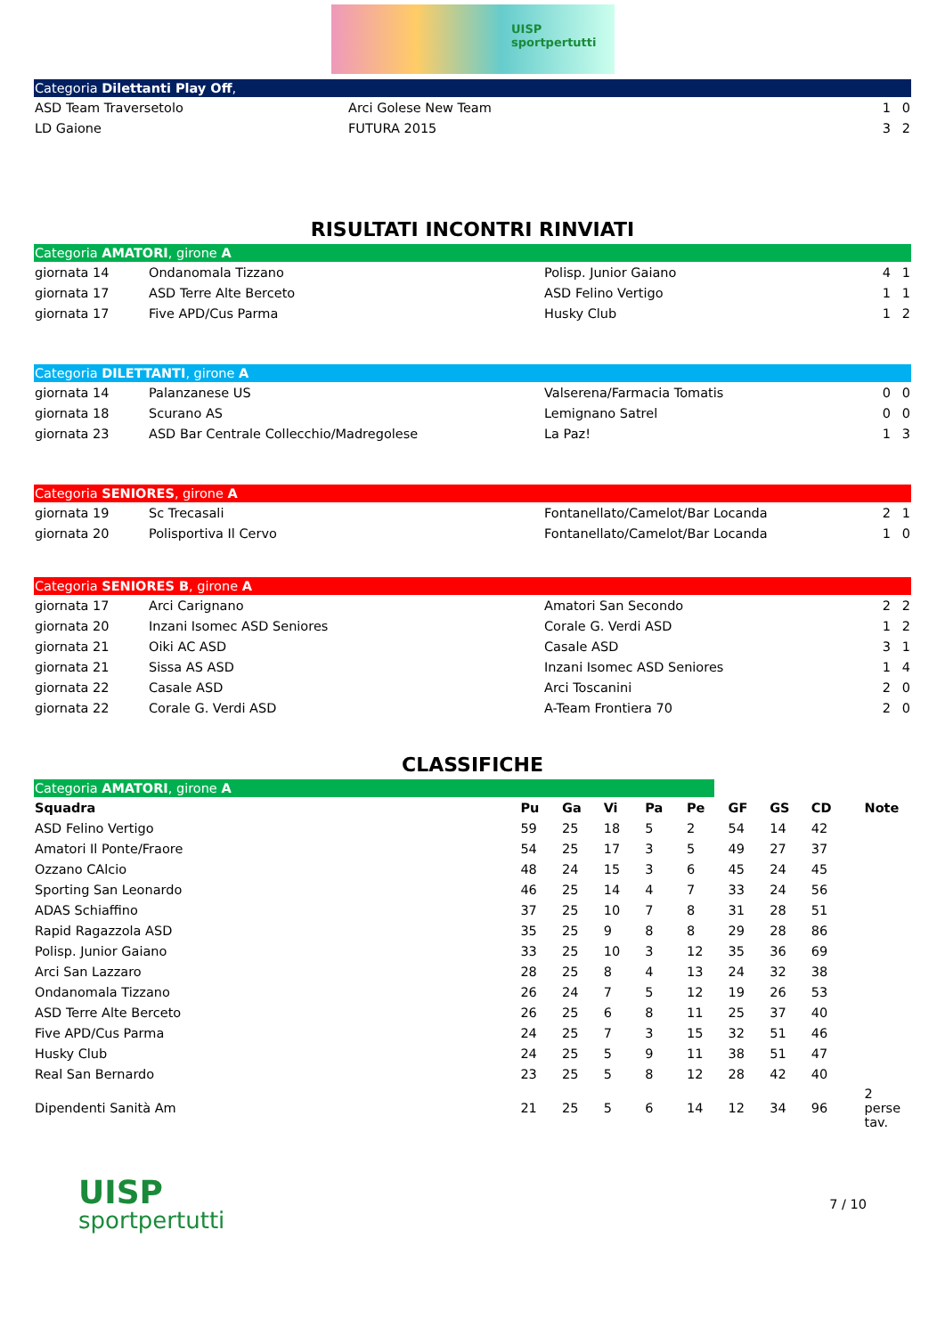UISP
sportpertutti
Categoria Dilettanti Play Off,
| ASD Team Traversetolo | Arci Golese New Team | 1 | 0 |
| LD Gaione | FUTURA 2015 | 3 | 2 |
RISULTATI INCONTRI RINVIATI
Categoria AMATORI, girone A
| giornata 14 | Ondanomala Tizzano | Polisp. Junior Gaiano | 4 | 1 |
| giornata 17 | ASD Terre Alte Berceto | ASD Felino Vertigo | 1 | 1 |
| giornata 17 | Five APD/Cus Parma | Husky Club | 1 | 2 |
Categoria DILETTANTI, girone A
| giornata 14 | Palanzanese US | Valserena/Farmacia Tomatis | 0 | 0 |
| giornata 18 | Scurano AS | Lemignano Satrel | 0 | 0 |
| giornata 23 | ASD Bar Centrale Collecchio/Madregolese | La Paz! | 1 | 3 |
Categoria SENIORES, girone A
| giornata 19 | Sc Trecasali | Fontanellato/Camelot/Bar Locanda | 2 | 1 |
| giornata 20 | Polisportiva Il Cervo | Fontanellato/Camelot/Bar Locanda | 1 | 0 |
Categoria SENIORES B, girone A
| giornata 17 | Arci Carignano | Amatori San Secondo | 2 | 2 |
| giornata 20 | Inzani Isomec ASD Seniores | Corale G. Verdi ASD | 1 | 2 |
| giornata 21 | Oiki AC ASD | Casale ASD | 3 | 1 |
| giornata 21 | Sissa AS ASD | Inzani Isomec ASD Seniores | 1 | 4 |
| giornata 22 | Casale ASD | Arci Toscanini | 2 | 0 |
| giornata 22 | Corale G. Verdi ASD | A-Team Frontiera 70 | 2 | 0 |
CLASSIFICHE
Categoria AMATORI, girone A
| Squadra | Pu | Ga | Vi | Pa | Pe | GF | GS | CD | Note |
| --- | --- | --- | --- | --- | --- | --- | --- | --- | --- |
| ASD Felino Vertigo | 59 | 25 | 18 | 5 | 2 | 54 | 14 | 42 | |
| Amatori Il Ponte/Fraore | 54 | 25 | 17 | 3 | 5 | 49 | 27 | 37 | |
| Ozzano CAlcio | 48 | 24 | 15 | 3 | 6 | 45 | 24 | 45 | |
| Sporting San Leonardo | 46 | 25 | 14 | 4 | 7 | 33 | 24 | 56 | |
| ADAS Schiaffino | 37 | 25 | 10 | 7 | 8 | 31 | 28 | 51 | |
| Rapid Ragazzola ASD | 35 | 25 | 9 | 8 | 8 | 29 | 28 | 86 | |
| Polisp. Junior Gaiano | 33 | 25 | 10 | 3 | 12 | 35 | 36 | 69 | |
| Arci San Lazzaro | 28 | 25 | 8 | 4 | 13 | 24 | 32 | 38 | |
| Ondanomala Tizzano | 26 | 24 | 7 | 5 | 12 | 19 | 26 | 53 | |
| ASD Terre Alte Berceto | 26 | 25 | 6 | 8 | 11 | 25 | 37 | 40 | |
| Five APD/Cus Parma | 24 | 25 | 7 | 3 | 15 | 32 | 51 | 46 | |
| Husky Club | 24 | 25 | 5 | 9 | 11 | 38 | 51 | 47 | |
| Real San Bernardo | 23 | 25 | 5 | 8 | 12 | 28 | 42 | 40 | |
| Dipendenti Sanità Am | 21 | 25 | 5 | 6 | 14 | 12 | 34 | 96 | 2 perse tav. |
UISP
sportpertutti
7 / 10